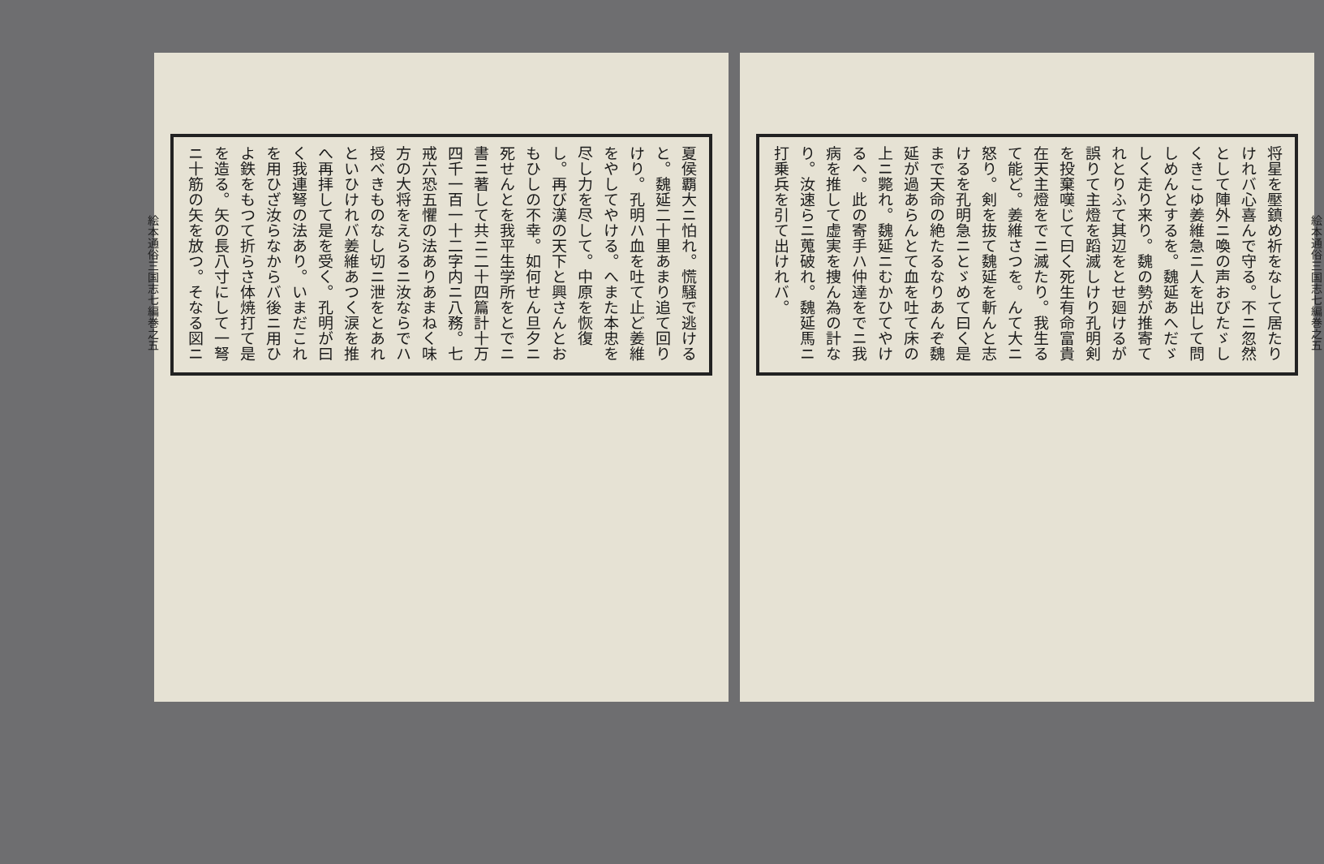絵本通俗三国志七編巻之五
夏侯覇大ニ怕れ。慌騒で逃けると。魏延二十里あまり追て回りけり。孔明ハ血を吐て止ど姜維をやしてやける。へまた本忠を尽し力を尽して。中原を恢復し。再び漢の天下と興さんとおもひしの不幸。如何せん旦夕ニ死せんとを我平生学所をとでニ書ニ著して共ニ二十四篇計十万四千一百一十二字内ニ八務。七戒六恐五懼の法ありあまねく味方の大将をえらるニ汝ならでハ授べきものなし切ニ泄をとあれといひけれバ姜維あつく涙を推へ再拝して是を受く。孔明が曰く我連弩の法あり。いまだこれを用ひざ汝らなからバ後ニ用ひよ鉄をもつて折らさ体焼打て是を造る。矢の長八寸にして一弩ニ十筋の矢を放つ。そなる図ニ
絵本通俗三国志七編巻之五
将星を壓鎮め祈をなして居たりけれバ心喜んで守る。不ニ忽然として陣外ニ喚の声おびたゞしくきこゆ姜維急ニ人を出して問しめんとするを。魏延あへだゞしく走り来り。魏の勢が推寄てれとりふて其辺をとせ廻けるが誤りて主燈を蹈滅しけり孔明剣を投棄嘆じて曰く死生有命富貴在天主燈をでニ滅たり。我生るて能ど。姜維さつを。んて大ニ怒り。剣を抜て魏延を斬んと志けるを孔明急ニとゞめて曰く是まで天命の絶たるなりあんぞ魏延が過あらんとて血を吐て床の上ニ斃れ。魏延ニむかひてやけるへ。此の寄手ハ仲達をでニ我病を推して虚実を捜ん為の計なり。汝速らニ蒐破れ。魏延馬ニ打乗兵を引て出けれバ。